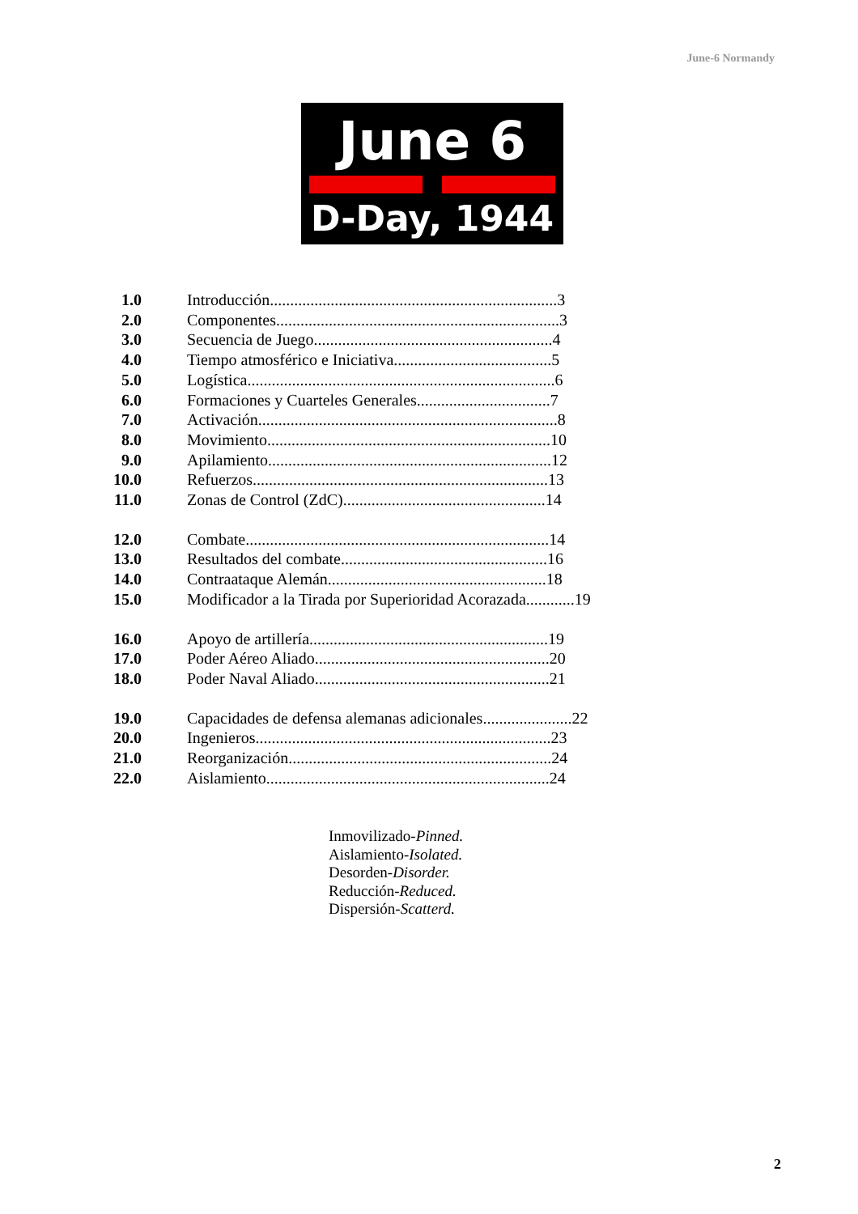June-6 Normandy
June 6
D-Day, 1944
1.0 Introducción.......................................................................3
2.0 Componentes......................................................................3
3.0 Secuencia de Juego...........................................................4
4.0 Tiempo atmosférico e Iniciativa.......................................5
5.0 Logística............................................................................6
6.0 Formaciones y Cuarteles Generales.................................7
7.0 Activación..........................................................................8
8.0 Movimiento......................................................................10
9.0 Apilamiento......................................................................12
10.0 Refuerzos.........................................................................13
11.0 Zonas de Control (ZdC)..................................................14
12.0 Combate...........................................................................14
13.0 Resultados del combate...................................................16
14.0 Contraataque Alemán......................................................18
15.0 Modificador a la Tirada por Superioridad Acorazada............19
16.0 Apoyo de artillería...........................................................19
17.0 Poder Aéreo Aliado..........................................................20
18.0 Poder Naval Aliado..........................................................21
19.0 Capacidades de defensa alemanas adicionales......................22
20.0 Ingenieros.........................................................................23
21.0 Reorganización.................................................................24
22.0 Aislamiento......................................................................24
Inmovilizado-Pinned.
Aislamiento-Isolated.
Desorden-Disorder.
Reducción-Reduced.
Dispersión-Scatterd.
2